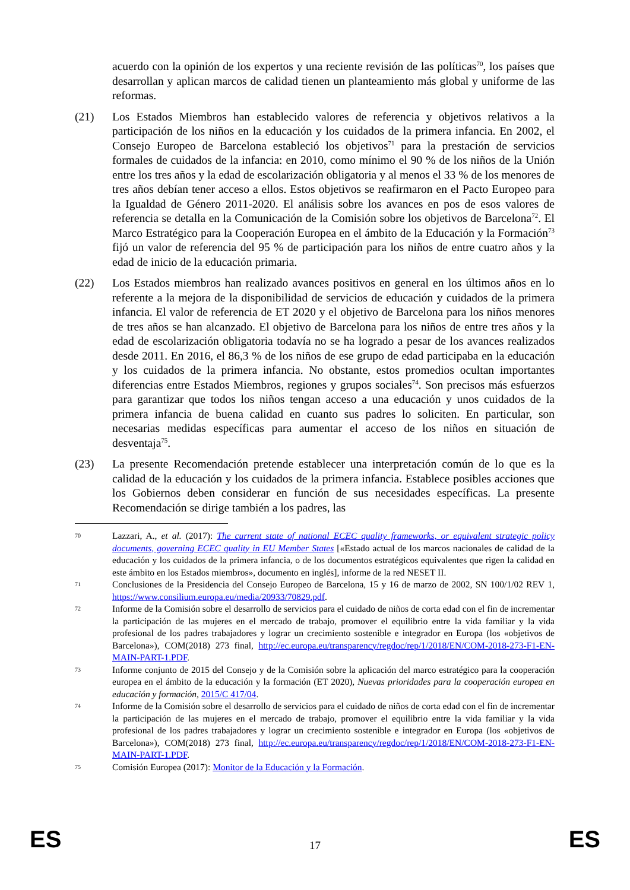acuerdo con la opinión de los expertos y una reciente revisión de las políticas<sup>70</sup>, los países que desarrollan y aplican marcos de calidad tienen un planteamiento más global y uniforme de las reformas.
(21) Los Estados Miembros han establecido valores de referencia y objetivos relativos a la participación de los niños en la educación y los cuidados de la primera infancia. En 2002, el Consejo Europeo de Barcelona estableció los objetivos<sup>71</sup> para la prestación de servicios formales de cuidados de la infancia: en 2010, como mínimo el 90 % de los niños de la Unión entre los tres años y la edad de escolarización obligatoria y al menos el 33 % de los menores de tres años debían tener acceso a ellos. Estos objetivos se reafirmaron en el Pacto Europeo para la Igualdad de Género 2011-2020. El análisis sobre los avances en pos de esos valores de referencia se detalla en la Comunicación de la Comisión sobre los objetivos de Barcelona<sup>72</sup>. El Marco Estratégico para la Cooperación Europea en el ámbito de la Educación y la Formación<sup>73</sup> fijó un valor de referencia del 95 % de participación para los niños de entre cuatro años y la edad de inicio de la educación primaria.
(22) Los Estados miembros han realizado avances positivos en general en los últimos años en lo referente a la mejora de la disponibilidad de servicios de educación y cuidados de la primera infancia. El valor de referencia de ET 2020 y el objetivo de Barcelona para los niños menores de tres años se han alcanzado. El objetivo de Barcelona para los niños de entre tres años y la edad de escolarización obligatoria todavía no se ha logrado a pesar de los avances realizados desde 2011. En 2016, el 86,3 % de los niños de ese grupo de edad participaba en la educación y los cuidados de la primera infancia. No obstante, estos promedios ocultan importantes diferencias entre Estados Miembros, regiones y grupos sociales<sup>74</sup>. Son precisos más esfuerzos para garantizar que todos los niños tengan acceso a una educación y unos cuidados de la primera infancia de buena calidad en cuanto sus padres lo soliciten. En particular, son necesarias medidas específicas para aumentar el acceso de los niños en situación de desventaja<sup>75</sup>.
(23) La presente Recomendación pretende establecer una interpretación común de lo que es la calidad de la educación y los cuidados de la primera infancia. Establece posibles acciones que los Gobiernos deben considerar en función de sus necesidades específicas. La presente Recomendación se dirige también a los padres, las
70
Lazzari, A., et al. (2017): The current state of national ECEC quality frameworks, or equivalent strategic policy documents, governing ECEC quality in EU Member States [«Estado actual de los marcos nacionales de calidad de la educación y los cuidados de la primera infancia, o de los documentos estratégicos equivalentes que rigen la calidad en este ámbito en los Estados miembros», documento en inglés], informe de la red NESET II.
71
Conclusiones de la Presidencia del Consejo Europeo de Barcelona, 15 y 16 de marzo de 2002, SN 100/1/02 REV 1, https://www.consilium.europa.eu/media/20933/70829.pdf.
72
Informe de la Comisión sobre el desarrollo de servicios para el cuidado de niños de corta edad con el fin de incrementar la participación de las mujeres en el mercado de trabajo, promover el equilibrio entre la vida familiar y la vida profesional de los padres trabajadores y lograr un crecimiento sostenible e integrador en Europa (los «objetivos de Barcelona»), COM(2018) 273 final, http://ec.europa.eu/transparency/regdoc/rep/1/2018/EN/COM-2018-273-F1-EN-MAIN-PART-1.PDF.
73
Informe conjunto de 2015 del Consejo y de la Comisión sobre la aplicación del marco estratégico para la cooperación europea en el ámbito de la educación y la formación (ET 2020), Nuevas prioridades para la cooperación europea en educación y formación, 2015/C 417/04.
74
Informe de la Comisión sobre el desarrollo de servicios para el cuidado de niños de corta edad con el fin de incrementar la participación de las mujeres en el mercado de trabajo, promover el equilibrio entre la vida familiar y la vida profesional de los padres trabajadores y lograr un crecimiento sostenible e integrador en Europa (los «objetivos de Barcelona»), COM(2018) 273 final, http://ec.europa.eu/transparency/regdoc/rep/1/2018/EN/COM-2018-273-F1-EN-MAIN-PART-1.PDF.
75
Comisión Europea (2017): Monitor de la Educación y la Formación.
ES 17 ES